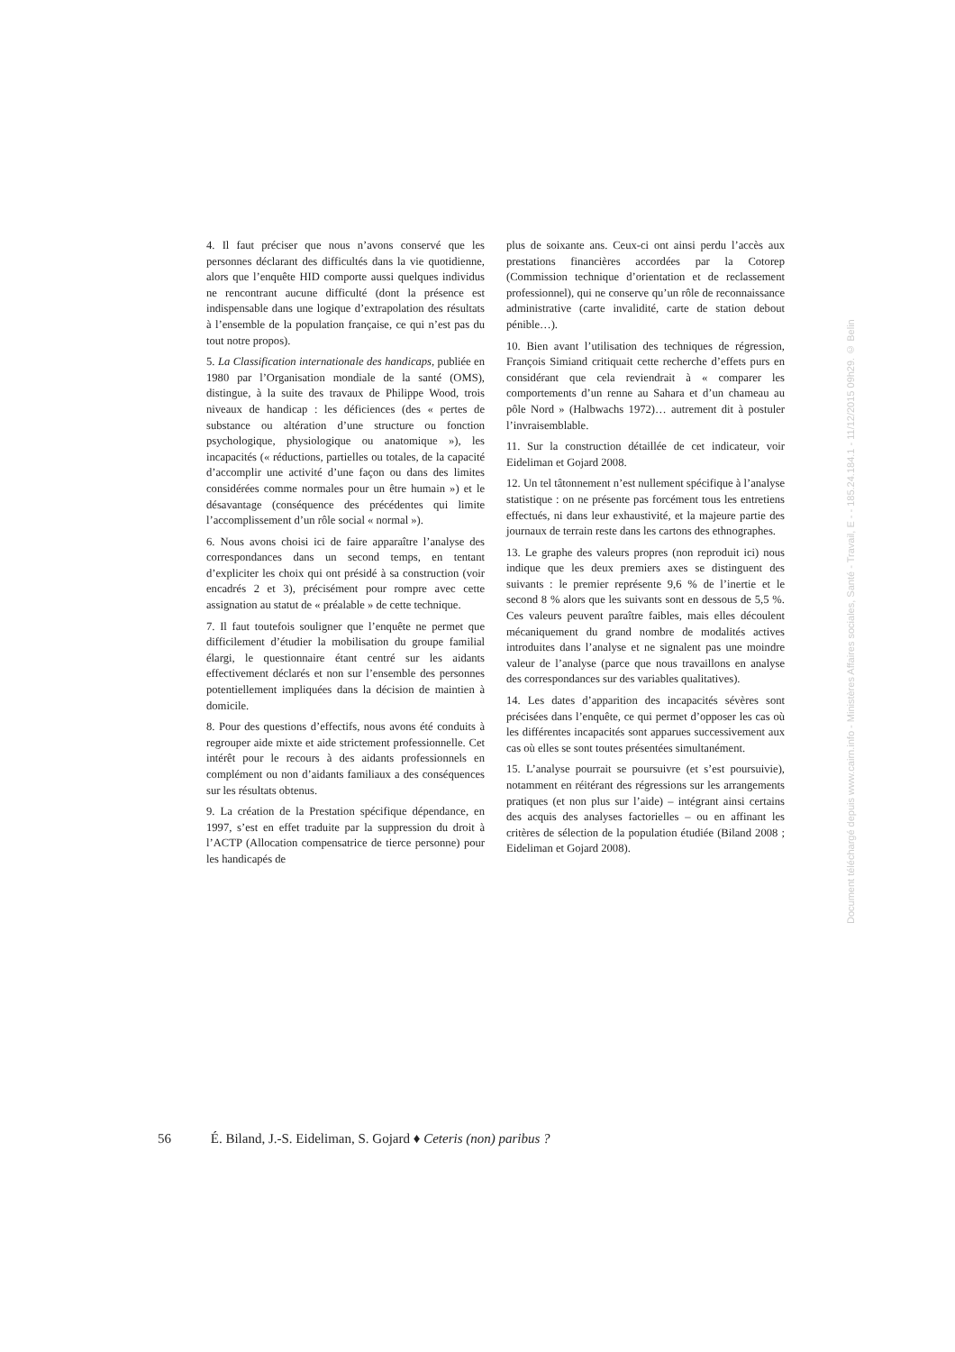4. Il faut préciser que nous n’avons conservé que les personnes déclarant des difficultés dans la vie quotidienne, alors que l’enquête HID comporte aussi quelques individus ne rencontrant aucune difficulté (dont la présence est indispensable dans une logique d’extrapolation des résultats à l’ensemble de la population française, ce qui n’est pas du tout notre propos).
5. La Classification internationale des handicaps, publiée en 1980 par l’Organisation mondiale de la santé (OMS), distingue, à la suite des travaux de Philippe Wood, trois niveaux de handicap : les déficiences (des « pertes de substance ou altération d’une structure ou fonction psychologique, physiologique ou anatomique »), les incapacités (« réductions, partielles ou totales, de la capacité d’accomplir une activité d’une façon ou dans des limites considérées comme normales pour un être humain ») et le désavantage (conséquence des précédentes qui limite l’accomplissement d’un rôle social « normal »).
6. Nous avons choisi ici de faire apparaître l’analyse des correspondances dans un second temps, en tentant d’expliciter les choix qui ont présidé à sa construction (voir encadrés 2 et 3), précisément pour rompre avec cette assignation au statut de « préalable » de cette technique.
7. Il faut toutefois souligner que l’enquête ne permet que difficilement d’étudier la mobilisation du groupe familial élargi, le questionnaire étant centré sur les aidants effectivement déclarés et non sur l’ensemble des personnes potentiellement impliquées dans la décision de maintien à domicile.
8. Pour des questions d’effectifs, nous avons été conduits à regrouper aide mixte et aide strictement professionnelle. Cet intérêt pour le recours à des aidants professionnels en complément ou non d’aidants familiaux a des conséquences sur les résultats obtenus.
9. La création de la Prestation spécifique dépendance, en 1997, s’est en effet traduite par la suppression du droit à l’ACTP (Allocation compensatrice de tierce personne) pour les handicapés de
plus de soixante ans. Ceux-ci ont ainsi perdu l’accès aux prestations financières accordées par la Cotorep (Commission technique d’orientation et de reclassement professionnel), qui ne conserve qu’un rôle de reconnaissance administrative (carte invalidité, carte de station debout pénible…).
10. Bien avant l’utilisation des techniques de régression, François Simiand critiquait cette recherche d’effets purs en considérant que cela reviendrait à « comparer les comportements d’un renne au Sahara et d’un chameau au pôle Nord » (Halbwachs 1972)… autrement dit à postuler l’invraisemblable.
11. Sur la construction détaillée de cet indicateur, voir Eideliman et Gojard 2008.
12. Un tel tâtonnement n’est nullement spécifique à l’analyse statistique : on ne présente pas forcément tous les entretiens effectués, ni dans leur exhaustivité, et la majeure partie des journaux de terrain reste dans les cartons des ethnographes.
13. Le graphe des valeurs propres (non reproduit ici) nous indique que les deux premiers axes se distinguent des suivants : le premier représente 9,6 % de l’inertie et le second 8 % alors que les suivants sont en dessous de 5,5 %. Ces valeurs peuvent paraître faibles, mais elles découlent mécaniquement du grand nombre de modalités actives introduites dans l’analyse et ne signalent pas une moindre valeur de l’analyse (parce que nous travaillons en analyse des correspondances sur des variables qualitatives).
14. Les dates d’apparition des incapacités sévères sont précisées dans l’enquête, ce qui permet d’opposer les cas où les différentes incapacités sont apparues successivement aux cas où elles se sont toutes présentées simultanément.
15. L’analyse pourrait se poursuivre (et s’est poursuivie), notamment en réitérant des régressions sur les arrangements pratiques (et non plus sur l’aide) – intégrant ainsi certains des acquis des analyses factorielles – ou en affinant les critères de sélection de la population étudiée (Biland 2008 ; Eideliman et Gojard 2008).
Document téléchargé depuis www.cairn.info - Ministères Affaires sociales, Santé - Travail, E - - 185.24.184.1 - 11/12/2015 09h29. © Belin
56 É. Biland, J.-S. Eideliman, S. Gojard ♦ Ceteris (non) paribus ?